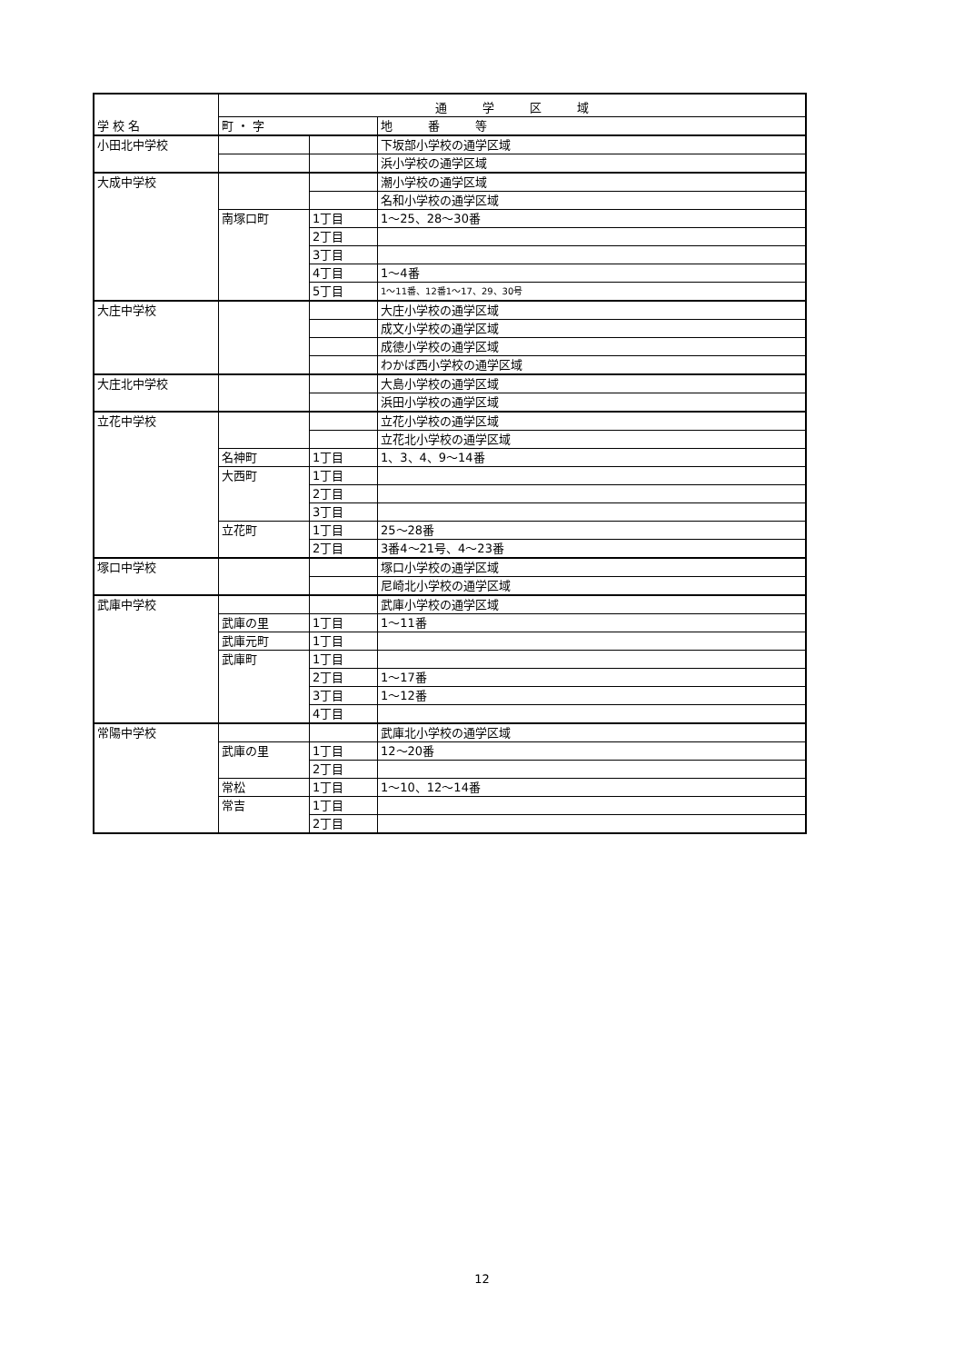| 学 校 名 | 通 学 区 域 | | |
| --- | --- | --- | --- |
| | 町 ・ 字 | | 地 番 等 |
| 小田北中学校 | | | 下坂部小学校の通学区域 |
| | | | 浜小学校の通学区域 |
| 大成中学校 | | | 潮小学校の通学区域 |
| | | | 名和小学校の通学区域 |
| | 南塚口町 | 1丁目 | 1～25、28～30番 |
| | | 2丁目 | |
| | | 3丁目 | |
| | | 4丁目 | 1～4番 |
| | | 5丁目 | 1～11番、12番1～17、29、30号 |
| 大庄中学校 | | | 大庄小学校の通学区域 |
| | | | 成文小学校の通学区域 |
| | | | 成徳小学校の通学区域 |
| | | | わかば西小学校の通学区域 |
| 大庄北中学校 | | | 大島小学校の通学区域 |
| | | | 浜田小学校の通学区域 |
| 立花中学校 | | | 立花小学校の通学区域 |
| | | | 立花北小学校の通学区域 |
| | 名神町 | 1丁目 | 1、3、4、9～14番 |
| | 大西町 | 1丁目 | |
| | | 2丁目 | |
| | | 3丁目 | |
| | 立花町 | 1丁目 | 25～28番 |
| | | 2丁目 | 3番4～21号、4～23番 |
| 塚口中学校 | | | 塚口小学校の通学区域 |
| | | | 尼崎北小学校の通学区域 |
| 武庫中学校 | | | 武庫小学校の通学区域 |
| | 武庫の里 | 1丁目 | 1～11番 |
| | 武庫元町 | 1丁目 | |
| | 武庫町 | 1丁目 | |
| | | 2丁目 | 1～17番 |
| | | 3丁目 | 1～12番 |
| | | 4丁目 | |
| 常陽中学校 | | | 武庫北小学校の通学区域 |
| | 武庫の里 | 1丁目 | 12～20番 |
| | | 2丁目 | |
| | 常松 | 1丁目 | 1～10、12～14番 |
| | 常吉 | 1丁目 | |
| | | 2丁目 | |
12